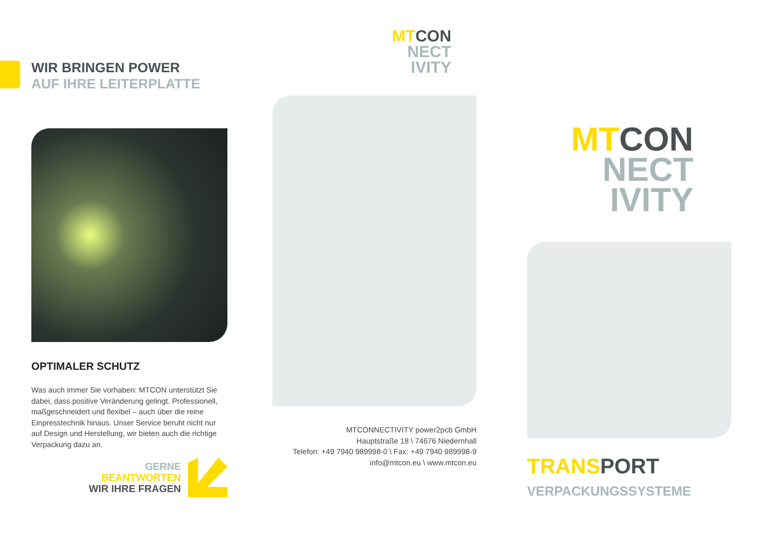WIR BRINGEN POWER
AUF IHRE LEITERPLATTE
OPTIMALER SCHUTZ
Was auch immer Sie vorhaben: MTCON unterstützt Sie dabei, dass positive Veränderung gelingt. Professionell, maßgeschneidert und flexibel – auch über die reine Einpresstechnik hinaus. Unser Service beruht nicht nur auf Design und Herstellung, wir bieten auch die richtige Verpackung dazu an.
GERNE
BEANTWORTEN
WIR IHRE FRAGEN
MT CON
NECT
IVITY
MTCONNECTIVITY power2pcb GmbH
Hauptstraße 18 \ 74676 Niedernhall
Telefon: +49 7940 989998-0 \ Fax: +49 7940 989998-9
info@mtcon.eu \ www.mtcon.eu
MT CON
NECT
IVITY
TRANS PORT
VERPACKUNGSSYSTEME